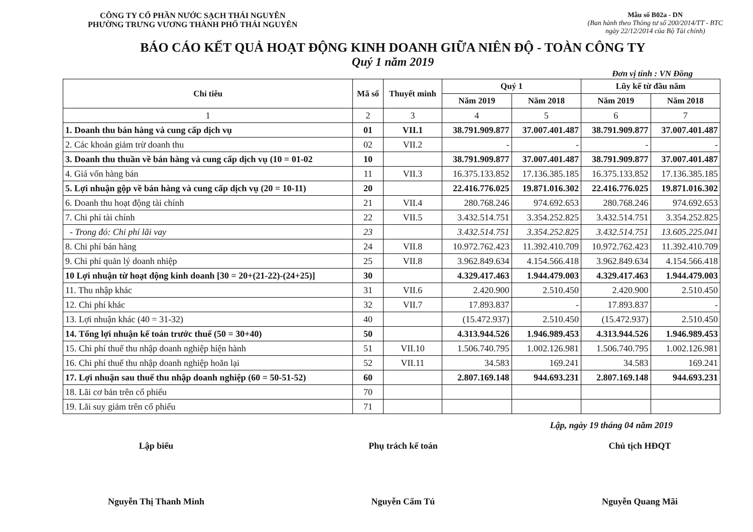CÔNG TY CỔ PHẦN NƯỚC SẠCH THÁI NGUYÊN
PHƯỜNG TRƯNG VƯƠNG THÀNH PHỐ THÁI NGUYÊN
Mẫu số B02a - DN
(Ban hành theo Thông tư số 200/2014/TT - BTC
ngày 22/12/2014 của Bộ Tài chính)
BÁO CÁO KẾT QUẢ HOẠT ĐỘNG KINH DOANH GIỮA NIÊN ĐỘ - TOÀN CÔNG TY
Quý 1 năm 2019
Đơn vị tính : VN Đồng
| Chỉ tiêu | Mã số | Thuyết minh | Quý 1 | | Lũy kế từ đầu năm | |
| --- | --- | --- | --- | --- | --- | --- |
| | | | Năm 2019 | Năm 2018 | Năm 2019 | Năm 2018 |
| 1 | 2 | 3 | 4 | 5 | 6 | 7 |
| 1. Doanh thu bán hàng và cung cấp dịch vụ | 01 | VII.1 | 38.791.909.877 | 37.007.401.487 | 38.791.909.877 | 37.007.401.487 |
| 2. Các khoản giảm trừ doanh thu | 02 | VII.2 | - | - | - | - |
| 3. Doanh thu thuần về bán hàng và cung cấp dịch vụ (10 = 01-02 | 10 | | 38.791.909.877 | 37.007.401.487 | 38.791.909.877 | 37.007.401.487 |
| 4. Giá vốn hàng bán | 11 | VII.3 | 16.375.133.852 | 17.136.385.185 | 16.375.133.852 | 17.136.385.185 |
| 5. Lợi nhuận gộp về bán hàng và cung cấp dịch vụ (20 = 10-11) | 20 | | 22.416.776.025 | 19.871.016.302 | 22.416.776.025 | 19.871.016.302 |
| 6. Doanh thu hoạt động tài chính | 21 | VII.4 | 280.768.246 | 974.692.653 | 280.768.246 | 974.692.653 |
| 7. Chi phí tài chính | 22 | VII.5 | 3.432.514.751 | 3.354.252.825 | 3.432.514.751 | 3.354.252.825 |
| - Trong đó: Chi phí lãi vay | 23 | | 3.432.514.751 | 3.354.252.825 | 3.432.514.751 | 13.605.225.041 |
| 8. Chi phí bán hàng | 24 | VII.8 | 10.972.762.423 | 11.392.410.709 | 10.972.762.423 | 11.392.410.709 |
| 9. Chi phí quản lý doanh nhiệp | 25 | VII.8 | 3.962.849.634 | 4.154.566.418 | 3.962.849.634 | 4.154.566.418 |
| 10 Lợi nhuận từ hoạt động kinh doanh [30 = 20+(21-22)-(24+25)] | 30 | | 4.329.417.463 | 1.944.479.003 | 4.329.417.463 | 1.944.479.003 |
| 11. Thu nhập khác | 31 | VII.6 | 2.420.900 | 2.510.450 | 2.420.900 | 2.510.450 |
| 12. Chi phí khác | 32 | VII.7 | 17.893.837 | - | 17.893.837 | - |
| 13. Lợi nhuận khác (40 = 31-32) | 40 | | (15.472.937) | 2.510.450 | (15.472.937) | 2.510.450 |
| 14. Tổng lợi nhuận kế toán trước thuế (50 = 30+40) | 50 | | 4.313.944.526 | 1.946.989.453 | 4.313.944.526 | 1.946.989.453 |
| 15. Chi phí thuế thu nhập doanh nghiệp hiện hành | 51 | VII.10 | 1.506.740.795 | 1.002.126.981 | 1.506.740.795 | 1.002.126.981 |
| 16. Chi phí thuế thu nhập doanh nghiệp hoãn lại | 52 | VII.11 | 34.583 | 169.241 | 34.583 | 169.241 |
| 17. Lợi nhuận sau thuế thu nhập doanh nghiệp (60 = 50-51-52) | 60 | | 2.807.169.148 | 944.693.231 | 2.807.169.148 | 944.693.231 |
| 18. Lãi cơ bản trên cổ phiếu | 70 | | | | | |
| 19. Lãi suy giảm trên cổ phiếu | 71 | | | | | |
Lập, ngày 19 tháng 04 năm 2019
Lập biểu
Nguyễn Thị Thanh Minh
Phụ trách kế toán
Nguyễn Cẩm Tú
Chủ tịch HĐQT
Nguyễn Quang Mãi